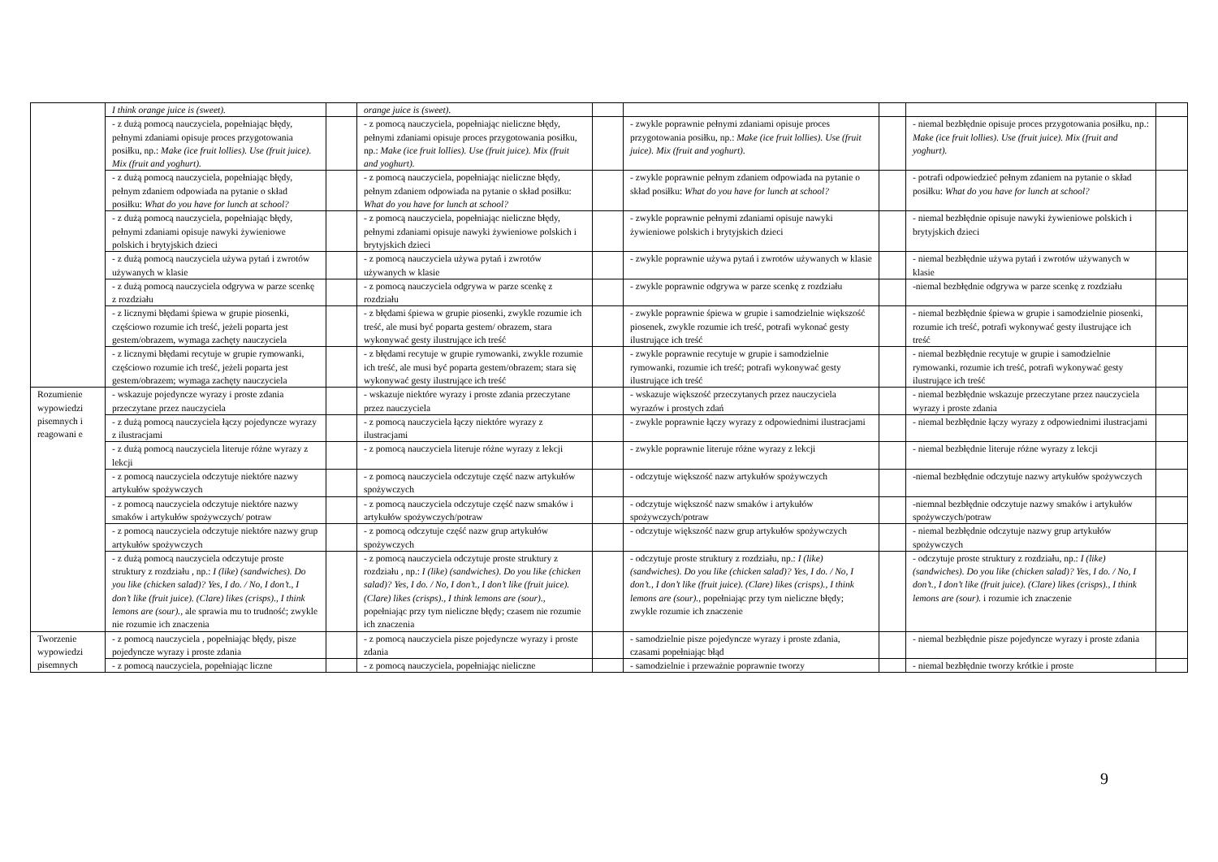| | I think orange juice is (sweet). | | orange juice is (sweet). | | | | | |
| | - z dużą pomocą nauczyciela, popełniając błędy, pełnymi zdaniami opisuje proces przygotowania posiłku, np.: Make (ice fruit lollies). Use (fruit juice). Mix (fruit and yoghurt). | | - z pomocą nauczyciela, popełniając nieliczne błędy, pełnymi zdaniami opisuje proces przygotowania posiłku, np.: Make (ice fruit lollies). Use (fruit juice). Mix (fruit and yoghurt). | | - zwykle poprawnie pełnymi zdaniami opisuje proces przygotowania posiłku, np.: Make (ice fruit lollies). Use (fruit juice). Mix (fruit and yoghurt). | | - niemal bezbłędnie opisuje proces przygotowania posiłku, np.: Make (ice fruit lollies). Use (fruit juice). Mix (fruit and yoghurt). | |
| | - z dużą pomocą nauczyciela, popełniając błędy, pełnym zdaniem odpowiada na pytanie o skład posiłku: What do you have for lunch at school? | | - z pomocą nauczyciela, popełniając nieliczne błędy, pełnym zdaniem odpowiada na pytanie o skład posiłku: What do you have for lunch at school? | | - zwykle poprawnie pełnym zdaniem odpowiada na pytanie o skład posiłku: What do you have for lunch at school? | | - potrafi odpowiedzieć pełnym zdaniem na pytanie o skład posiłku: What do you have for lunch at school? | |
| | - z dużą pomocą nauczyciela, popełniając błędy, pełnymi zdaniami opisuje nawyki żywieniowe polskich i brytyjskich dzieci | | - z pomocą nauczyciela, popełniając nieliczne błędy, pełnymi zdaniami opisuje nawyki żywieniowe polskich i brytyjskich dzieci | | - zwykle poprawnie pełnymi zdaniami opisuje nawyki żywieniowe polskich i brytyjskich dzieci | | - niemal bezbłędnie opisuje nawyki żywieniowe polskich i brytyjskich dzieci | |
| | - z dużą pomocą nauczyciela używa pytań i zwrotów używanych w klasie | | - z pomocą nauczyciela używa pytań i zwrotów używanych w klasie | | - zwykle poprawnie używa pytań i zwrotów używanych w klasie | | - niemal bezbłędnie używa pytań i zwrotów używanych w klasie | |
| | - z dużą pomocą nauczyciela odgrywa w parze scenkę z rozdziału | | - z pomocą nauczyciela odgrywa w parze scenkę z rozdziału | | - zwykle poprawnie odgrywa w parze scenkę z rozdziału | | -niemal bezbłędnie odgrywa w parze scenkę z rozdziału | |
| | - z licznymi błędami śpiewa w grupie piosenki, częściowo rozumie ich treść, jeżeli poparta jest gestem/obrazem, wymaga zachęty nauczyciela | | - z błędami śpiewa w grupie piosenki, zwykle rozumie ich treść, ale musi być poparta gestem/ obrazem, stara wykonywać gesty ilustrujące ich treść | | - zwykle poprawnie śpiewa w grupie i samodzielnie większość piosenek, zwykle rozumie ich treść, potrafi wykonać gesty ilustrujące ich treść | | - niemal bezbłędnie śpiewa w grupie i samodzielnie piosenki, rozumie ich treść, potrafi wykonywać gesty ilustrujące ich treść | |
| | - z licznymi błędami recytuje w grupie rymowanki, częściowo rozumie ich treść, jeżeli poparta jest gestem/obrazem; wymaga zachęty nauczyciela | | - z błędami recytuje w grupie rymowanki, zwykle rozumie ich treść, ale musi być poparta gestem/obrazem; stara się wykonywać gesty ilustrujące ich treść | | - zwykle poprawnie recytuje w grupie i samodzielnie rymowanki, rozumie ich treść; potrafi wykonywać gesty ilustrujące ich treść | | - niemal bezbłędnie recytuje w grupie i samodzielnie rymowanki, rozumie ich treść, potrafi wykonywać gesty ilustrujące ich treść | |
| Rozumienie wypowiedzi pisemnych i reagowani e | - wskazuje pojedyncze wyrazy i proste zdania przeczytane przez nauczyciela | | - wskazuje niektóre wyrazy i proste zdania przeczytane przez nauczyciela | | - wskazuje większość przeczytanych przez nauczyciela wyrazów i prostych zdań | | - niemal bezbłędnie wskazuje przeczytane przez nauczyciela wyrazy i proste zdania | |
| | - z dużą pomocą nauczyciela łączy pojedyncze wyrazy z ilustracjami | | - z pomocą nauczyciela łączy niektóre wyrazy z ilustracjami | | - zwykle poprawnie łączy wyrazy z odpowiednimi ilustracjami | | - niemal bezbłędnie łączy wyrazy z odpowiednimi ilustracjami | |
| | - z dużą pomocą nauczyciela literuje różne wyrazy z lekcji | | - z pomocą nauczyciela literuje różne wyrazy z lekcji | | - zwykle poprawnie literuje różne wyrazy z lekcji | | - niemal bezbłędnie literuje różne wyrazy z lekcji | |
| | - z pomocą nauczyciela odczytuje niektóre nazwy artykułów spożywczych | | - z pomocą nauczyciela odczytuje część nazw artykułów spożywczych | | - odczytuje większość nazw artykułów spożywczych | | -niemal bezbłędnie odczytuje nazwy artykułów spożywczych | |
| | - z pomocą nauczyciela odczytuje niektóre nazwy smaków i artykułów spożywczych/ potraw | | - z pomocą nauczyciela odczytuje część nazw smaków i artykułów spożywczych/potraw | | - odczytuje większość nazw smaków i artykułów spożywczych/potraw | | -niemnal bezbłędnie odczytuje nazwy smaków i artykułów spożywczych/potraw | |
| | - z pomocą nauczyciela odczytuje niektóre nazwy grup artykułów spożywczych | | - z pomocą odczytuje część nazw grup artykułów spożywczych | | - odczytuje większość nazw grup artykułów spożywczych | | - niemal bezbłędnie odczytuje nazwy grup artykułów spożywczych | |
| | - z dużą pomocą nauczyciela odczytuje proste struktury z rozdziału , np.: I (like) (sandwiches). Do you like (chicken salad)? Yes, I do. / No, I don’t., I don’t like (fruit juice). (Clare) likes (crisps)., I think lemons are (sour)., ale sprawia mu to trudność; zwykle nie rozumie ich znaczenia | | - z pomocą nauczyciela odczytuje proste struktury z rozdziału , np.: I (like) (sandwiches). Do you like (chicken salad)? Yes, I do. / No, I don’t., I don’t like (fruit juice). (Clare) likes (crisps)., I think lemons are (sour)., popełniając przy tym nieliczne błędy; czasem nie rozumie ich znaczenia | | - odczytuje proste struktury z rozdziału, np.: I (like) (sandwiches). Do you like (chicken salad)? Yes, I do. / No, I don’t., I don’t like (fruit juice). (Clare) likes (crisps)., I think lemons are (sour)., popełniając przy tym nieliczne błędy; zwykle rozumie ich znaczenie | | - odczytuje proste struktury z rozdziału, np.: I (like) (sandwiches). Do you like (chicken salad)? Yes, I do. / No, I don’t., I don’t like (fruit juice). (Clare) likes (crisps)., I think lemons are (sour). i rozumie ich znaczenie | |
| Tworzenie wypowiedzi pisemnych | - z pomocą nauczyciela , popełniając błędy, pisze pojedyncze wyrazy i proste zdania | | - z pomocą nauczyciela pisze pojedyncze wyrazy i proste zdania | | - samodzielnie pisze pojedyncze wyrazy i proste zdania, czasami popełniając błąd | | - niemal bezbłędnie pisze pojedyncze wyrazy i proste zdania | |
| | - z pomocą nauczyciela, popełniając liczne | | - z pomocą nauczyciela, popełniając nieliczne | | - samodzielnie i przeważnie poprawnie tworzy | | - niemal bezbłędnie tworzy krótkie i proste | |
9